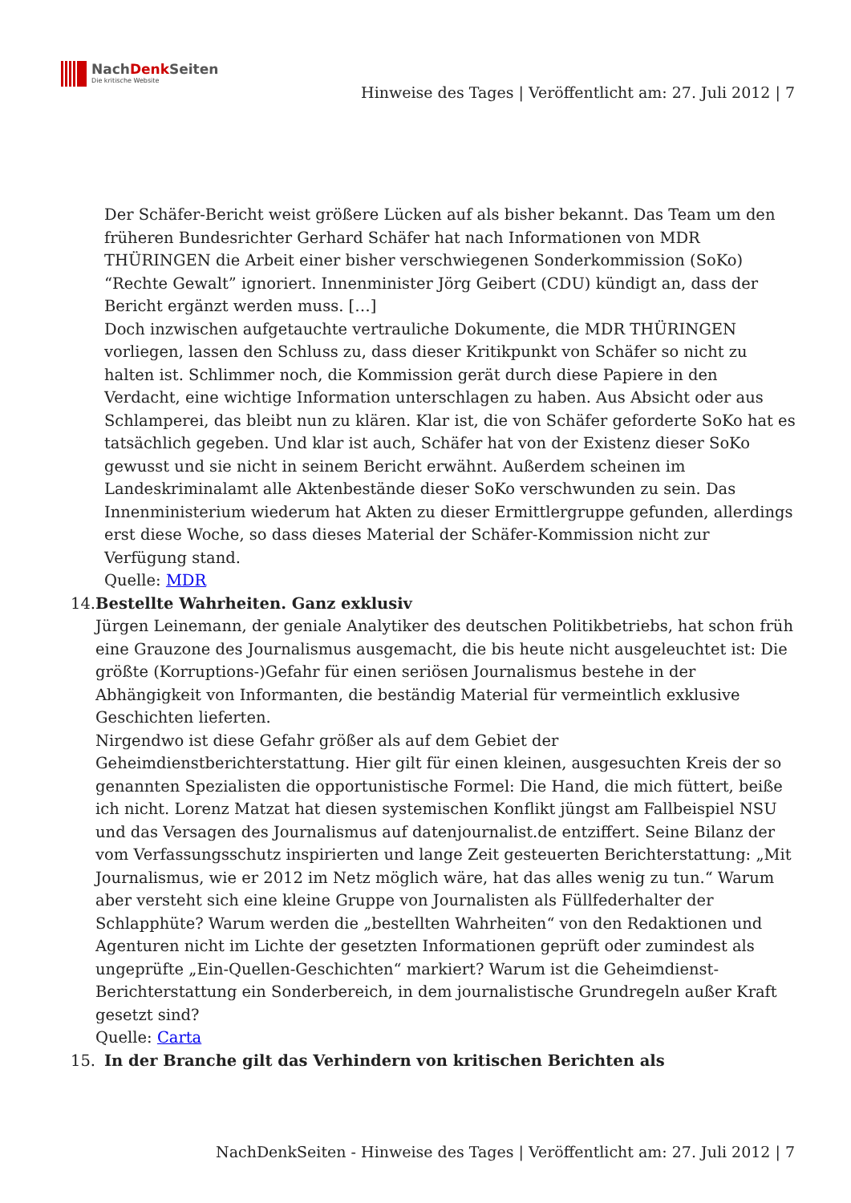NachDenk Seiten
Die kritische Website
Hinweise des Tages | Veröffentlicht am: 27. Juli 2012 | 7
Der Schäfer-Bericht weist größere Lücken auf als bisher bekannt. Das Team um den früheren Bundesrichter Gerhard Schäfer hat nach Informationen von MDR THÜRINGEN die Arbeit einer bisher verschwiegenen Sonderkommission (SoKo) “Rechte Gewalt” ignoriert. Innenminister Jörg Geibert (CDU) kündigt an, dass der Bericht ergänzt werden muss. […]
Doch inzwischen aufgetauchte vertrauliche Dokumente, die MDR THÜRINGEN vorliegen, lassen den Schluss zu, dass dieser Kritikpunkt von Schäfer so nicht zu halten ist. Schlimmer noch, die Kommission gerät durch diese Papiere in den Verdacht, eine wichtige Information unterschlagen zu haben. Aus Absicht oder aus Schlamperei, das bleibt nun zu klären. Klar ist, die von Schäfer geforderte SoKo hat es tatsächlich gegeben. Und klar ist auch, Schäfer hat von der Existenz dieser SoKo gewusst und sie nicht in seinem Bericht erwähnt. Außerdem scheinen im Landeskriminalamt alle Aktenbestände dieser SoKo verschwunden zu sein. Das Innenministerium wiederum hat Akten zu dieser Ermittlergruppe gefunden, allerdings erst diese Woche, so dass dieses Material der Schäfer-Kommission nicht zur Verfügung stand.
Quelle: MDR
14. Bestellte Wahrheiten. Ganz exklusiv
Jürgen Leinemann, der geniale Analytiker des deutschen Politikbetriebs, hat schon früh eine Grauzone des Journalismus ausgemacht, die bis heute nicht ausgeleuchtet ist: Die größte (Korruptions-)Gefahr für einen seriösen Journalismus bestehe in der Abhängigkeit von Informanten, die beständig Material für vermeintlich exklusive Geschichten lieferten.
Nirgendwo ist diese Gefahr größer als auf dem Gebiet der Geheimdienstberichterstattung. Hier gilt für einen kleinen, ausgesuchten Kreis der so genannten Spezialisten die opportunistische Formel: Die Hand, die mich füttert, beiße ich nicht. Lorenz Matzat hat diesen systemischen Konflikt jüngst am Fallbeispiel NSU und das Versagen des Journalismus auf datenjournalist.de entziffert. Seine Bilanz der vom Verfassungsschutz inspirierten und lange Zeit gesteuerten Berichterstattung: „Mit Journalismus, wie er 2012 im Netz möglich wäre, hat das alles wenig zu tun.“ Warum aber versteht sich eine kleine Gruppe von Journalisten als Füllfederhalter der Schlapphüte? Warum werden die „bestellten Wahrheiten“ von den Redaktionen und Agenturen nicht im Lichte der gesetzten Informationen geprüft oder zumindest als ungeprüfte „Ein-Quellen-Geschichten“ markiert? Warum ist die Geheimdienst-Berichterstattung ein Sonderbereich, in dem journalistische Grundregeln außer Kraft gesetzt sind?
Quelle: Carta
15. In der Branche gilt das Verhindern von kritischen Berichten als
NachDenkSeiten - Hinweise des Tages | Veröffentlicht am: 27. Juli 2012 | 7